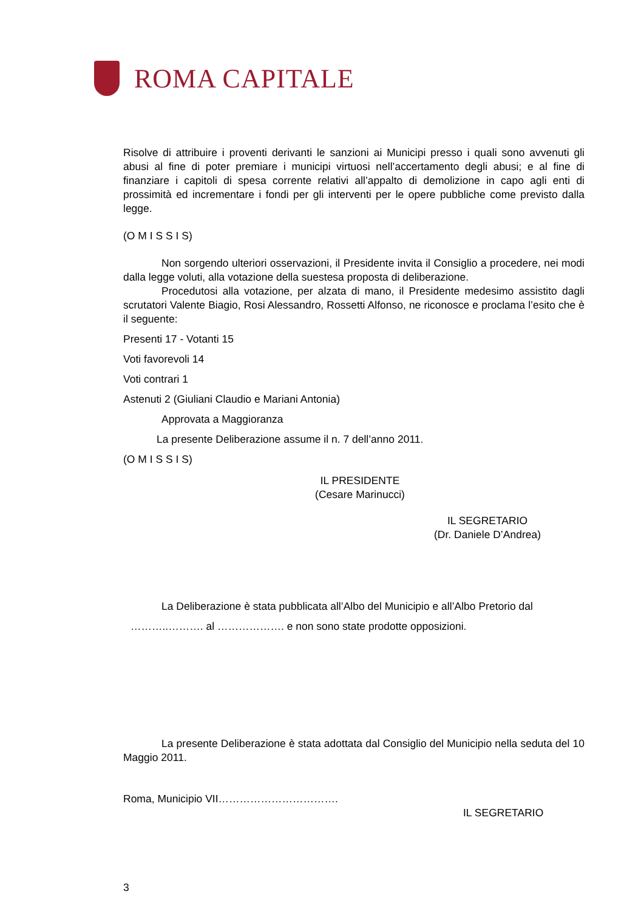ROMA CAPITALE
Risolve di attribuire i proventi derivanti le sanzioni ai Municipi presso i quali sono avvenuti gli abusi al fine di poter premiare i municipi virtuosi nell’accertamento degli abusi; e al fine di finanziare i capitoli di spesa corrente relativi all’appalto di demolizione in capo agli enti di prossimità ed incrementare i fondi per gli interventi per le opere pubbliche come previsto dalla legge.
(O M I S S I S)
Non sorgendo ulteriori osservazioni, il Presidente invita il Consiglio a procedere, nei modi dalla legge voluti, alla votazione della suestesa proposta di deliberazione.
Procedutosi alla votazione, per alzata di mano, il Presidente medesimo assistito dagli scrutatori Valente Biagio, Rosi Alessandro, Rossetti Alfonso, ne riconosce e proclama l’esito che è il seguente:
Presenti 17 - Votanti 15
Voti favorevoli 14
Voti contrari 1
Astenuti 2 (Giuliani Claudio e Mariani Antonia)
Approvata a Maggioranza
La presente Deliberazione assume il n. 7 dell’anno 2011.
(O M I S S I S)
IL PRESIDENTE
(Cesare Marinucci)
IL SEGRETARIO
(Dr. Daniele D’Andrea)
La Deliberazione è stata pubblicata all’Albo del Municipio e all’Albo Pretorio dal
………..………. al ………………. e non sono state prodotte opposizioni.
La presente Deliberazione è stata adottata dal Consiglio del Municipio nella seduta del 10 Maggio 2011.
Roma, Municipio VII…………………………….
IL SEGRETARIO
3